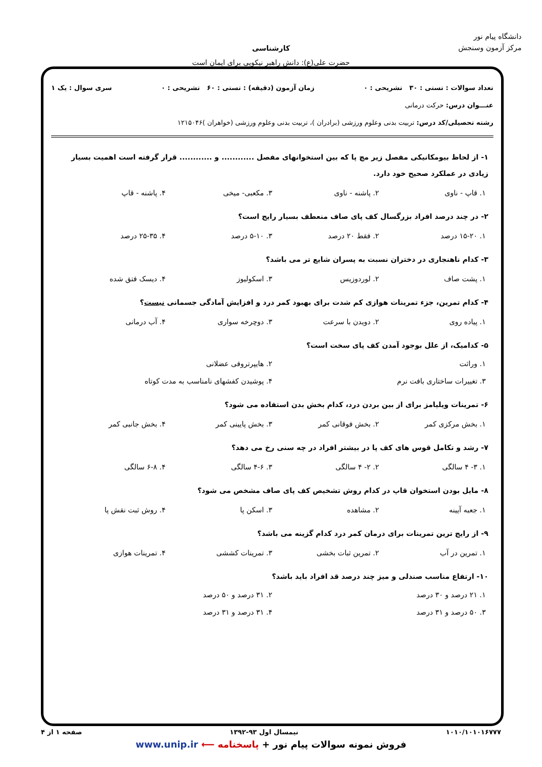دانشگاه پیام نور
مرکز آزمون وسنجش
کارشناسی
حضرت علی(ع): دانش راهبر نیکویی برای ایمان است
تعداد سوالات : تستی : ۳۰ تشریحی : ۰ زمان آزمون (دقیقه) : تستی : ۶۰ تشریحی : ۰ سری سوال : یک ۱
عنـــوان درس: حرکت درمانی
رشته تحصیلی/کد درس: تربیت بدنی وعلوم ورزشی (برادران )، تربیت بدنی وعلوم ورزشی (خواهران )۱۲۱۵۰۴۶
۱- از لحاظ بیومکانیکی مفصل زیر مچ پا که بین استخوانهای مفصل ............ و ............ قرار گرفته است اهمیت بسیار زیادی در عملکرد صحیح خود دارد.
۱. قاپ - ناوی ۲. پاشنه - ناوی ۳. مکعبی- میخی ۴. پاشنه - قاپ
۲- در چند درصد افراد بزرگسال کف پای صاف منعطف بسیار رایج است؟
۱. ۱۵-۲۰ درصد ۲. فقط ۲۰ درصد ۳. ۵-۱۰ درصد ۴. ۲۵-۳۵ درصد
۳- کدام ناهنجاری در دختران نسبت به پسران شایع تر می باشد؟
۱. پشت صاف ۲. لوردوزیس ۳. اسکولیوز ۴. دیسک فتق شده
۴- کدام تمرین، جزء تمرینات هوازی کم شدت برای بهبود کمر درد و افزایش آمادگی جسمانی نیست؟
۱. پیاده روی ۲. دویدن با سرعت ۳. دوچرخه سواری ۴. آب درمانی
۵- کدامیک، از علل بوجود آمدن کف پای سخت است؟
۱. وراثت
۲. هایپرتروفی عضلانی
۳. تغییرات ساختاری بافت نرم
۴. پوشیدن کفشهای نامناسب به مدت کوتاه
۶- تمرینات ویلیامز برای از بین بردن درد، کدام بخش بدن استفاده می شود؟
۱. بخش مرکزی کمر ۲. بخش فوقانی کمر ۳. بخش پایینی کمر ۴. بخش جانبی کمر
۷- رشد و تکامل قوس های کف پا در بیشتر افراد در چه سنی رخ می دهد؟
۱. ۳- ۴ سالگی ۲. ۲- ۴ سالگی ۳. ۴-۶ سالگی ۴. ۶-۸ سالگی
۸- مایل بودن استخوان قاپ در کدام روش تشخیص کف پای صاف مشخص می شود؟
۱. جعبه آیینه ۲. مشاهده ۳. اسکن پا ۴. روش ثبت نقش پا
۹- از رایج ترین تمرینات برای درمان کمر درد کدام گزینه می باشد؟
۱. تمرین در آب ۲. تمرین ثبات بخشی ۳. تمرینات کششی ۴. تمرینات هوازی
۱۰- ارتفاع مناسب صندلی و میز چند درصد قد افراد باید باشد؟
۱. ۲۱ درصد و ۳۰ درصد
۲. ۳۱ درصد و ۵۰ درصد
۳. ۵۰ درصد و ۳۱ درصد
۴. ۳۱ درصد و ۳۱ درصد
۱۰۱۰/۱۰۱۰۱۶۷۷۷ نیمسال اول ۹۳-۱۳۹۲ صفحه ۱ از ۴
فروش نمونه سوالات پیام نور + پاسخنامه ⟵ www.unip.ir